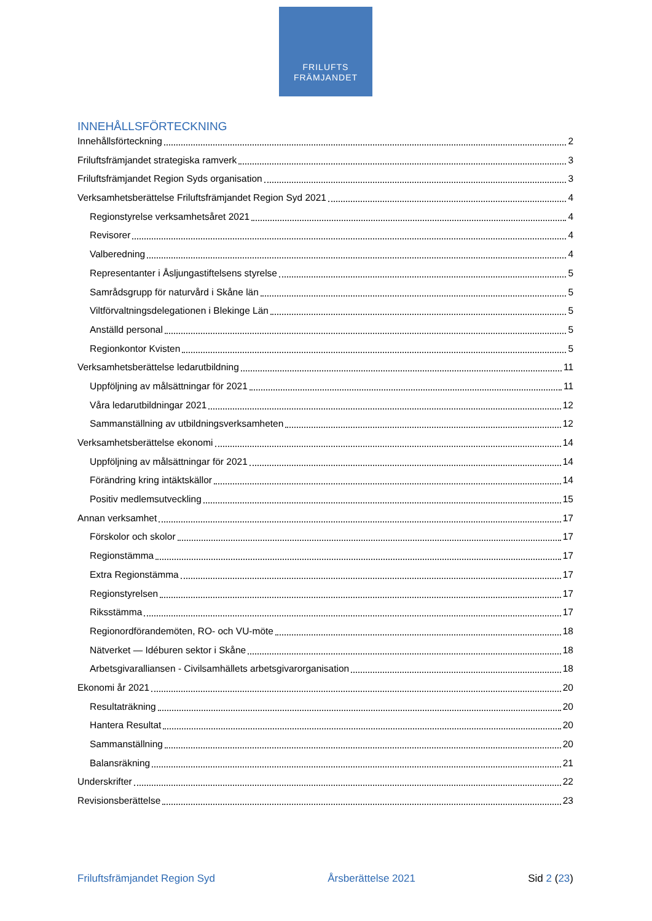FRILUFTS
FRÄMJANDET
INNEHÅLLSFÖRTECKNING
Innehållsförteckning 2
Friluftsfrämjandet strategiska ramverk 3
Friluftsfrämjandet Region Syds organisation 3
Verksamhetsberättelse Friluftsfrämjandet Region Syd 2021 4
Regionstyrelse verksamhetsåret 2021 4
Revisorer 4
Valberedning 4
Representanter i Åsljungastiftelsens styrelse 5
Samrådsgrupp för naturvård i Skåne län 5
Viltförvaltningsdelegationen i Blekinge Län 5
Anställd personal 5
Regionkontor Kvisten 5
Verksamhetsberättelse ledarutbildning 11
Uppföljning av målsättningar för 2021 11
Våra ledarutbildningar 2021 12
Sammanställning av utbildningsverksamheten 12
Verksamhetsberättelse ekonomi 14
Uppföljning av målsättningar för 2021 14
Förändring kring intäktskällor 14
Positiv medlemsutveckling 15
Annan verksamhet 17
Förskolor och skolor 17
Regionstämma 17
Extra Regionstämma 17
Regionstyrelsen 17
Riksstämma 17
Regionordförandemöten, RO- och VU-möte 18
Nätverket — Idéburen sektor i Skåne 18
Arbetsgivaralliansen - Civilsamhällets arbetsgivarorganisation 18
Ekonomi år 2021 20
Resultaträkning 20
Hantera Resultat 20
Sammanställning 20
Balansräkning 21
Underskrifter 22
Revisionsberättelse 23
Friluftsfrämjandet Region Syd Årsberättelse 2021 Sid 2 (23)